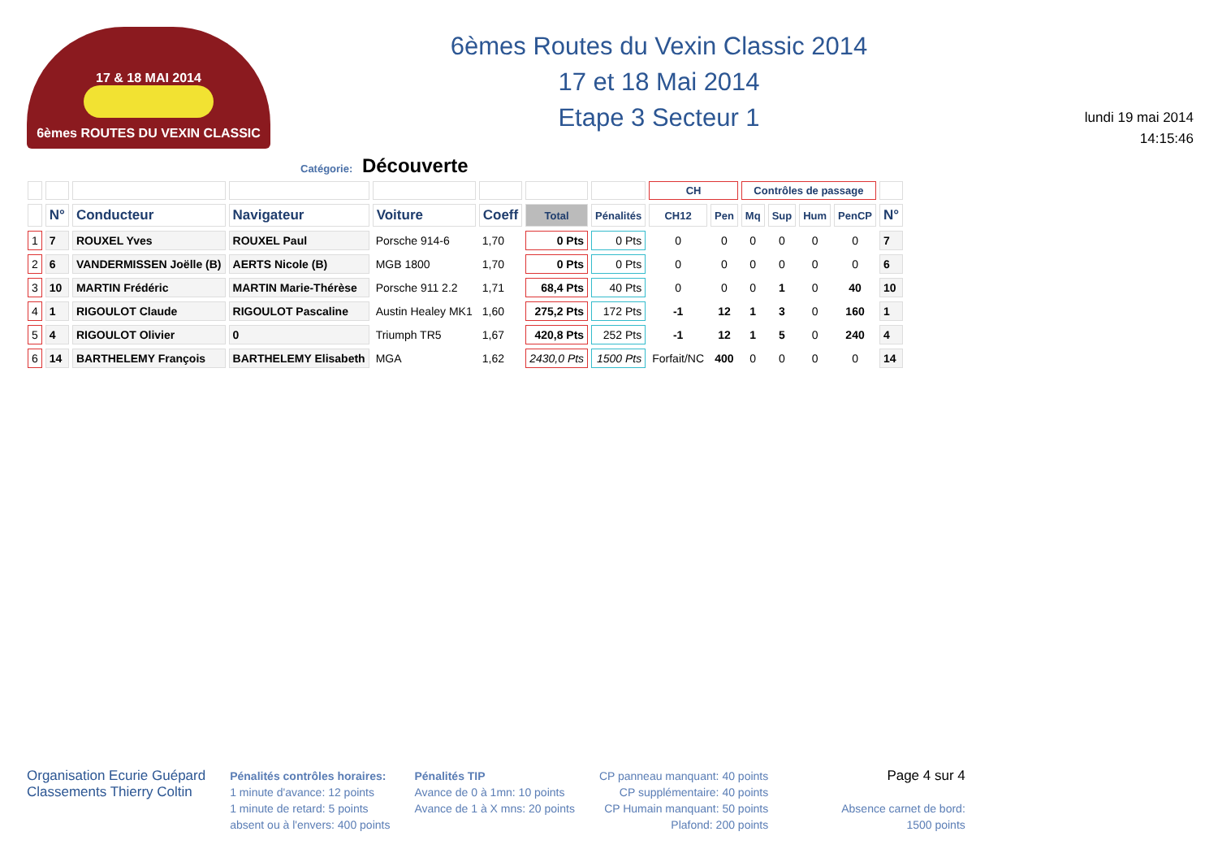17 & 18 MAI 2014
6èmes ROUTES DU VEXIN CLASSIC
6èmes Routes du Vexin Classic 2014
17 et 18 Mai 2014
Etape 3 Secteur 1
lundi 19 mai 2014
14:15:46
Catégorie: Découverte
| | | | | | | | | CH | | Contrôles de passage | | | | |
| --- | --- | --- | --- | --- | --- | --- | --- | --- | --- | --- | --- | --- | --- | --- |
| | N° | Conducteur | Navigateur | Voiture | Coeff | Total | Pénalités | CH12 | Pen | Mq | Sup | Hum | PenCP | N° |
| 1 | 7 | ROUXEL Yves | ROUXEL Paul | Porsche 914-6 | 1,70 | 0 Pts | 0 Pts | 0 | 0 | 0 | 0 | 0 | 0 | 7 |
| 2 | 6 | VANDERMISSEN Joëlle (B) | AERTS Nicole (B) | MGB 1800 | 1,70 | 0 Pts | 0 Pts | 0 | 0 | 0 | 0 | 0 | 0 | 6 |
| 3 | 10 | MARTIN Frédéric | MARTIN Marie-Thérèse | Porsche 911 2.2 | 1,71 | 68,4 Pts | 40 Pts | 0 | 0 | 0 | 1 | 0 | 40 | 10 |
| 4 | 1 | RIGOULOT Claude | RIGOULOT Pascaline | Austin Healey MK1 | 1,60 | 275,2 Pts | 172 Pts | -1 | 12 | 1 | 3 | 0 | 160 | 1 |
| 5 | 4 | RIGOULOT Olivier | 0 | Triumph TR5 | 1,67 | 420,8 Pts | 252 Pts | -1 | 12 | 1 | 5 | 0 | 240 | 4 |
| 6 | 14 | BARTHELEMY François | BARTHELEMY Elisabeth | MGA | 1,62 | 2430,0 Pts | 1500 Pts | Forfait/NC | 400 | 0 | 0 | 0 | 0 | 14 |
Organisation Ecurie Guépard
Classements Thierry Coltin
Pénalités contrôles horaires:
1 minute d'avance: 12 points
1 minute de retard: 5 points
absent ou à l'envers: 400 points
Pénalités TIP
Avance de 0 à 1mn: 10 points
Avance de 1 à X mns: 20 points
CP panneau manquant: 40 points
CP supplémentaire: 40 points
CP Humain manquant: 50 points
Plafond: 200 points
Page 4 sur 4
Absence carnet de bord:
1500 points